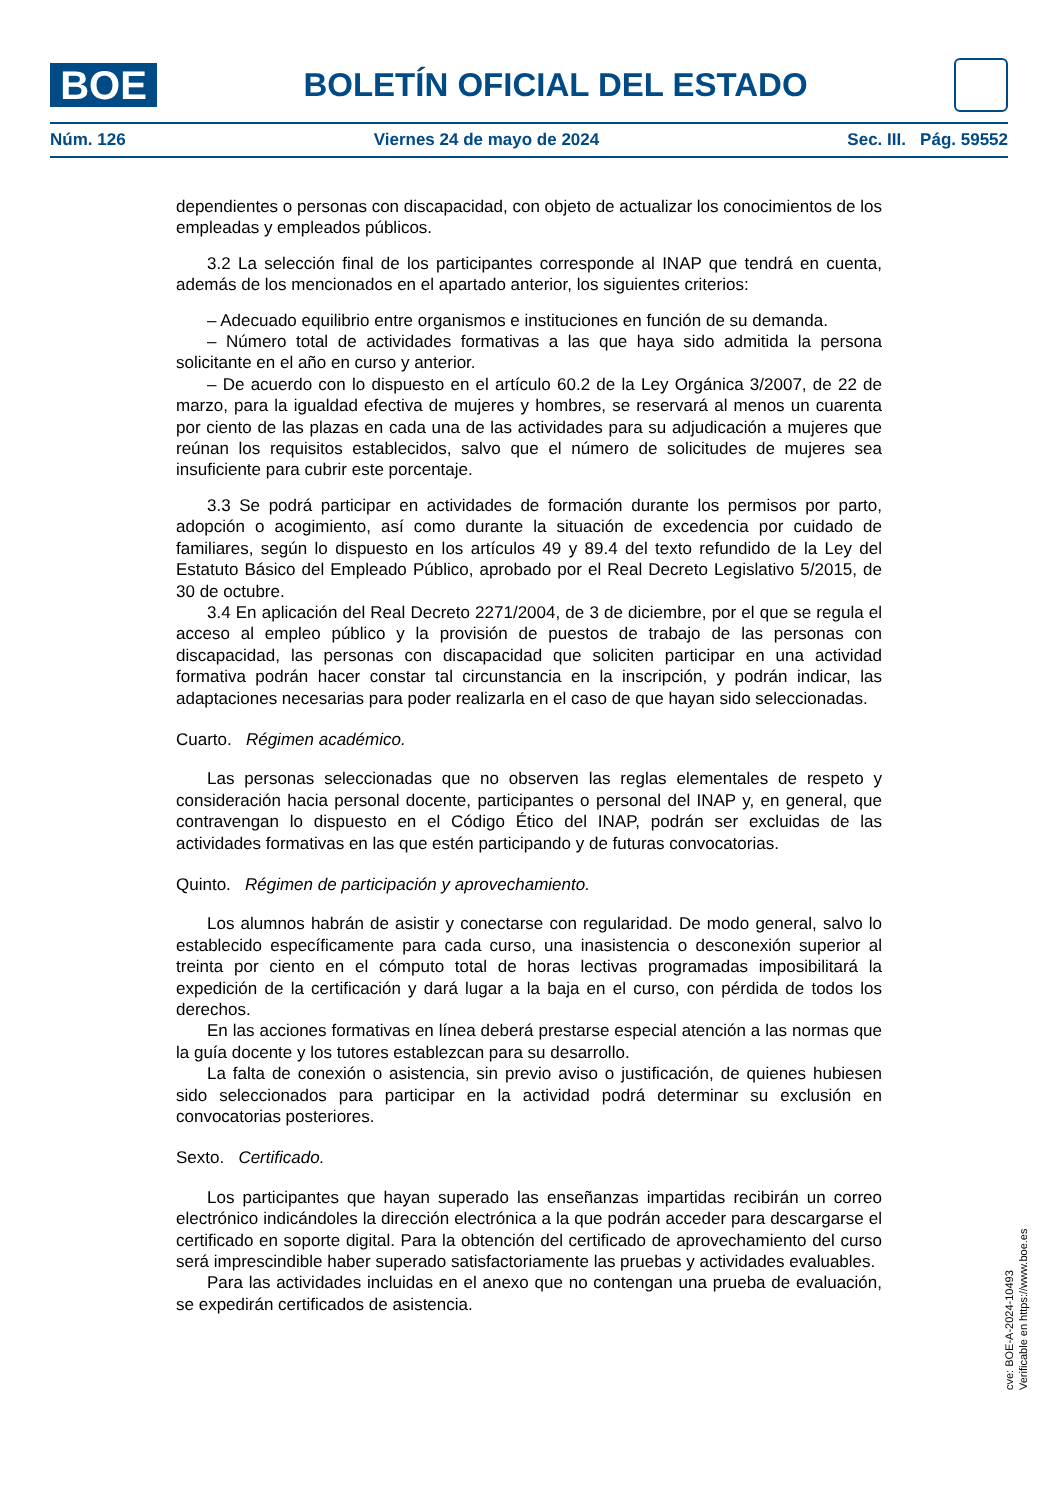BOE
BOLETÍN OFICIAL DEL ESTADO
Núm. 126 Viernes 24 de mayo de 2024 Sec. III. Pág. 59552
dependientes o personas con discapacidad, con objeto de actualizar los conocimientos de los empleadas y empleados públicos.
3.2 La selección final de los participantes corresponde al INAP que tendrá en cuenta, además de los mencionados en el apartado anterior, los siguientes criterios:
– Adecuado equilibrio entre organismos e instituciones en función de su demanda.
– Número total de actividades formativas a las que haya sido admitida la persona solicitante en el año en curso y anterior.
– De acuerdo con lo dispuesto en el artículo 60.2 de la Ley Orgánica 3/2007, de 22 de marzo, para la igualdad efectiva de mujeres y hombres, se reservará al menos un cuarenta por ciento de las plazas en cada una de las actividades para su adjudicación a mujeres que reúnan los requisitos establecidos, salvo que el número de solicitudes de mujeres sea insuficiente para cubrir este porcentaje.
3.3 Se podrá participar en actividades de formación durante los permisos por parto, adopción o acogimiento, así como durante la situación de excedencia por cuidado de familiares, según lo dispuesto en los artículos 49 y 89.4 del texto refundido de la Ley del Estatuto Básico del Empleado Público, aprobado por el Real Decreto Legislativo 5/2015, de 30 de octubre.
3.4 En aplicación del Real Decreto 2271/2004, de 3 de diciembre, por el que se regula el acceso al empleo público y la provisión de puestos de trabajo de las personas con discapacidad, las personas con discapacidad que soliciten participar en una actividad formativa podrán hacer constar tal circunstancia en la inscripción, y podrán indicar, las adaptaciones necesarias para poder realizarla en el caso de que hayan sido seleccionadas.
Cuarto. Régimen académico.
Las personas seleccionadas que no observen las reglas elementales de respeto y consideración hacia personal docente, participantes o personal del INAP y, en general, que contravengan lo dispuesto en el Código Ético del INAP, podrán ser excluidas de las actividades formativas en las que estén participando y de futuras convocatorias.
Quinto. Régimen de participación y aprovechamiento.
Los alumnos habrán de asistir y conectarse con regularidad. De modo general, salvo lo establecido específicamente para cada curso, una inasistencia o desconexión superior al treinta por ciento en el cómputo total de horas lectivas programadas imposibilitará la expedición de la certificación y dará lugar a la baja en el curso, con pérdida de todos los derechos.
En las acciones formativas en línea deberá prestarse especial atención a las normas que la guía docente y los tutores establezcan para su desarrollo.
La falta de conexión o asistencia, sin previo aviso o justificación, de quienes hubiesen sido seleccionados para participar en la actividad podrá determinar su exclusión en convocatorias posteriores.
Sexto. Certificado.
Los participantes que hayan superado las enseñanzas impartidas recibirán un correo electrónico indicándoles la dirección electrónica a la que podrán acceder para descargarse el certificado en soporte digital. Para la obtención del certificado de aprovechamiento del curso será imprescindible haber superado satisfactoriamente las pruebas y actividades evaluables.
Para las actividades incluidas en el anexo que no contengan una prueba de evaluación, se expedirán certificados de asistencia.
cve: BOE-A-2024-10493
Verificable en https://www.boe.es